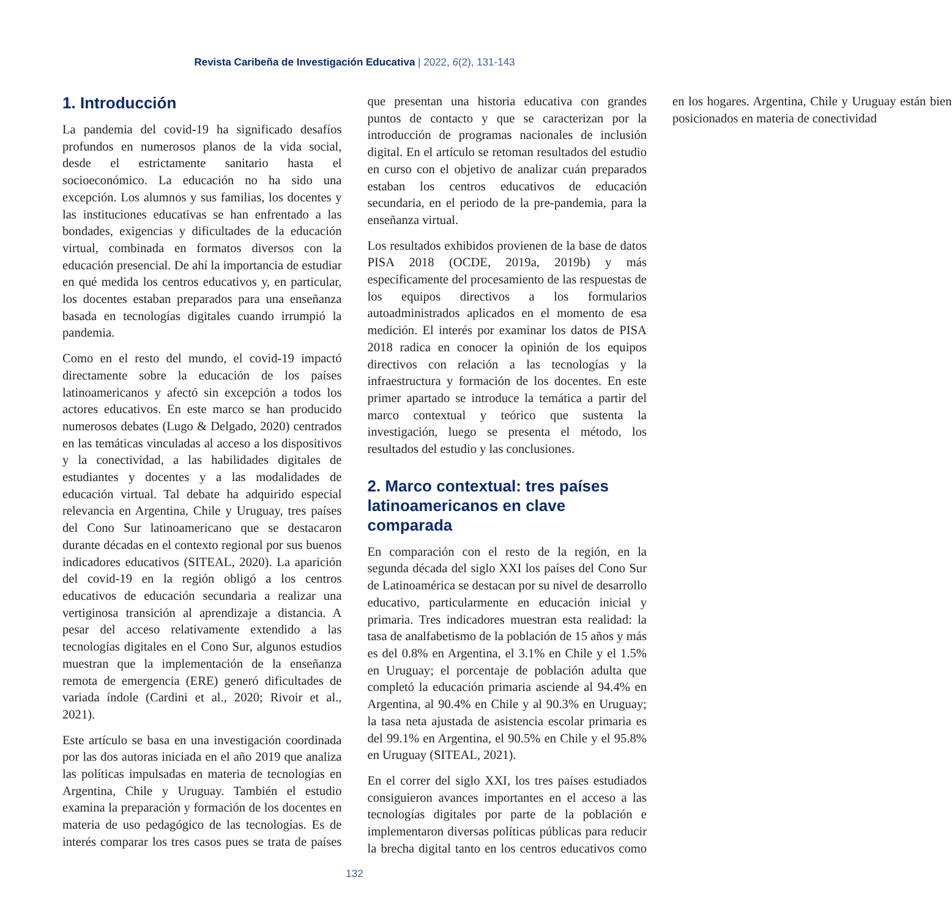Revista Caribeña de Investigación Educativa | 2022, 6(2), 131-143
1. Introducción
La pandemia del covid-19 ha significado desafíos profundos en numerosos planos de la vida social, desde el estrictamente sanitario hasta el socioeconómico. La educación no ha sido una excepción. Los alumnos y sus familias, los docentes y las instituciones educativas se han enfrentado a las bondades, exigencias y dificultades de la educación virtual, combinada en formatos diversos con la educación presencial. De ahí la importancia de estudiar en qué medida los centros educativos y, en particular, los docentes estaban preparados para una enseñanza basada en tecnologías digitales cuando irrumpió la pandemia.
Como en el resto del mundo, el covid-19 impactó directamente sobre la educación de los países latinoamericanos y afectó sin excepción a todos los actores educativos. En este marco se han producido numerosos debates (Lugo & Delgado, 2020) centrados en las temáticas vinculadas al acceso a los dispositivos y la conectividad, a las habilidades digitales de estudiantes y docentes y a las modalidades de educación virtual. Tal debate ha adquirido especial relevancia en Argentina, Chile y Uruguay, tres países del Cono Sur latinoamericano que se destacaron durante décadas en el contexto regional por sus buenos indicadores educativos (SITEAL, 2020). La aparición del covid-19 en la región obligó a los centros educativos de educación secundaria a realizar una vertiginosa transición al aprendizaje a distancia. A pesar del acceso relativamente extendido a las tecnologías digitales en el Cono Sur, algunos estudios muestran que la implementación de la enseñanza remota de emergencia (ERE) generó dificultades de variada índole (Cardini et al., 2020; Rivoir et al., 2021).
Este artículo se basa en una investigación coordinada por las dos autoras iniciada en el año 2019 que analiza las políticas impulsadas en materia de tecnologías en Argentina, Chile y Uruguay. También el estudio examina la preparación y formación de los docentes en materia de uso pedagógico de las tecnologías. Es de interés comparar los tres casos pues se trata de países que presentan una historia educativa con grandes puntos de contacto y que se caracterizan por la introducción de programas nacionales de inclusión digital. En el artículo se retoman resultados del estudio en curso con el objetivo de analizar cuán preparados estaban los centros educativos de educación secundaria, en el periodo de la pre-pandemia, para la enseñanza virtual.
Los resultados exhibidos provienen de la base de datos PISA 2018 (OCDE, 2019a, 2019b) y más específicamente del procesamiento de las respuestas de los equipos directivos a los formularios autoadministrados aplicados en el momento de esa medición. El interés por examinar los datos de PISA 2018 radica en conocer la opinión de los equipos directivos con relación a las tecnologías y la infraestructura y formación de los docentes. En este primer apartado se introduce la temática a partir del marco contextual y teórico que sustenta la investigación, luego se presenta el método, los resultados del estudio y las conclusiones.
2. Marco contextual: tres países latinoamericanos en clave comparada
En comparación con el resto de la región, en la segunda década del siglo XXI los países del Cono Sur de Latinoamérica se destacan por su nivel de desarrollo educativo, particularmente en educación inicial y primaria. Tres indicadores muestran esta realidad: la tasa de analfabetismo de la población de 15 años y más es del 0.8% en Argentina, el 3.1% en Chile y el 1.5% en Uruguay; el porcentaje de población adulta que completó la educación primaria asciende al 94.4% en Argentina, al 90.4% en Chile y al 90.3% en Uruguay; la tasa neta ajustada de asistencia escolar primaria es del 99.1% en Argentina, el 90.5% en Chile y el 95.8% en Uruguay (SITEAL, 2021).
En el correr del siglo XXI, los tres países estudiados consiguieron avances importantes en el acceso a las tecnologías digitales por parte de la población e implementaron diversas políticas públicas para reducir la brecha digital tanto en los centros educativos como en los hogares. Argentina, Chile y Uruguay están bien posicionados en materia de conectividad
132